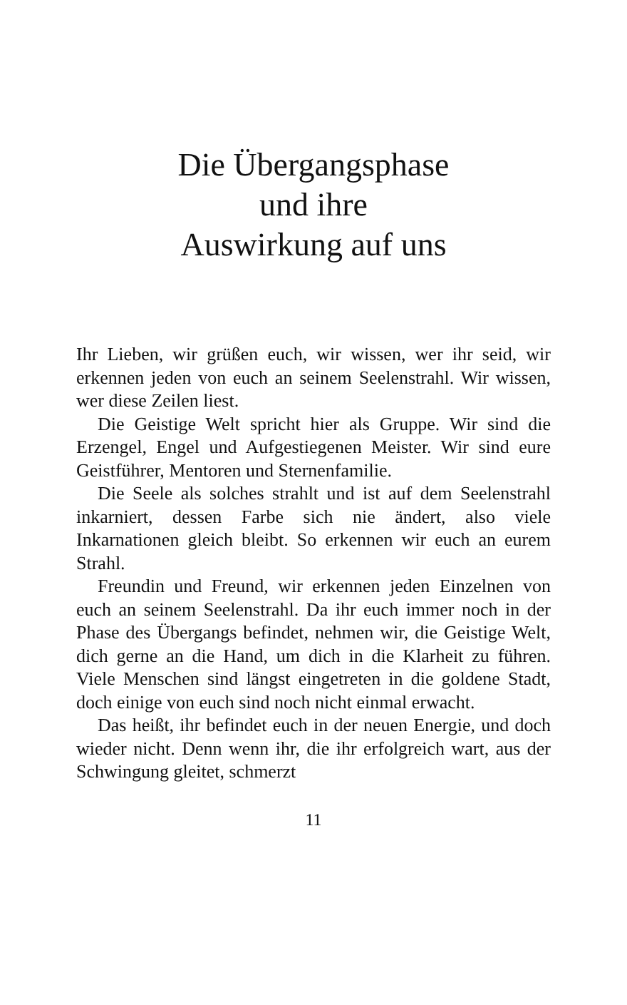Die Übergangsphase
und ihre
Auswirkung auf uns
Ihr Lieben, wir grüßen euch, wir wissen, wer ihr seid, wir erkennen jeden von euch an seinem Seelenstrahl. Wir wissen, wer diese Zeilen liest.
Die Geistige Welt spricht hier als Gruppe. Wir sind die Erzengel, Engel und Aufgestiegenen Meister. Wir sind eure Geistführer, Mentoren und Sternenfamilie.
Die Seele als solches strahlt und ist auf dem Seelenstrahl inkarniert, dessen Farbe sich nie ändert, also viele Inkarnationen gleich bleibt. So erkennen wir euch an eurem Strahl.
Freundin und Freund, wir erkennen jeden Einzelnen von euch an seinem Seelenstrahl. Da ihr euch immer noch in der Phase des Übergangs befindet, nehmen wir, die Geistige Welt, dich gerne an die Hand, um dich in die Klarheit zu führen. Viele Menschen sind längst eingetreten in die goldene Stadt, doch einige von euch sind noch nicht einmal erwacht.
Das heißt, ihr befindet euch in der neuen Energie, und doch wieder nicht. Denn wenn ihr, die ihr erfolgreich wart, aus der Schwingung gleitet, schmerzt
11